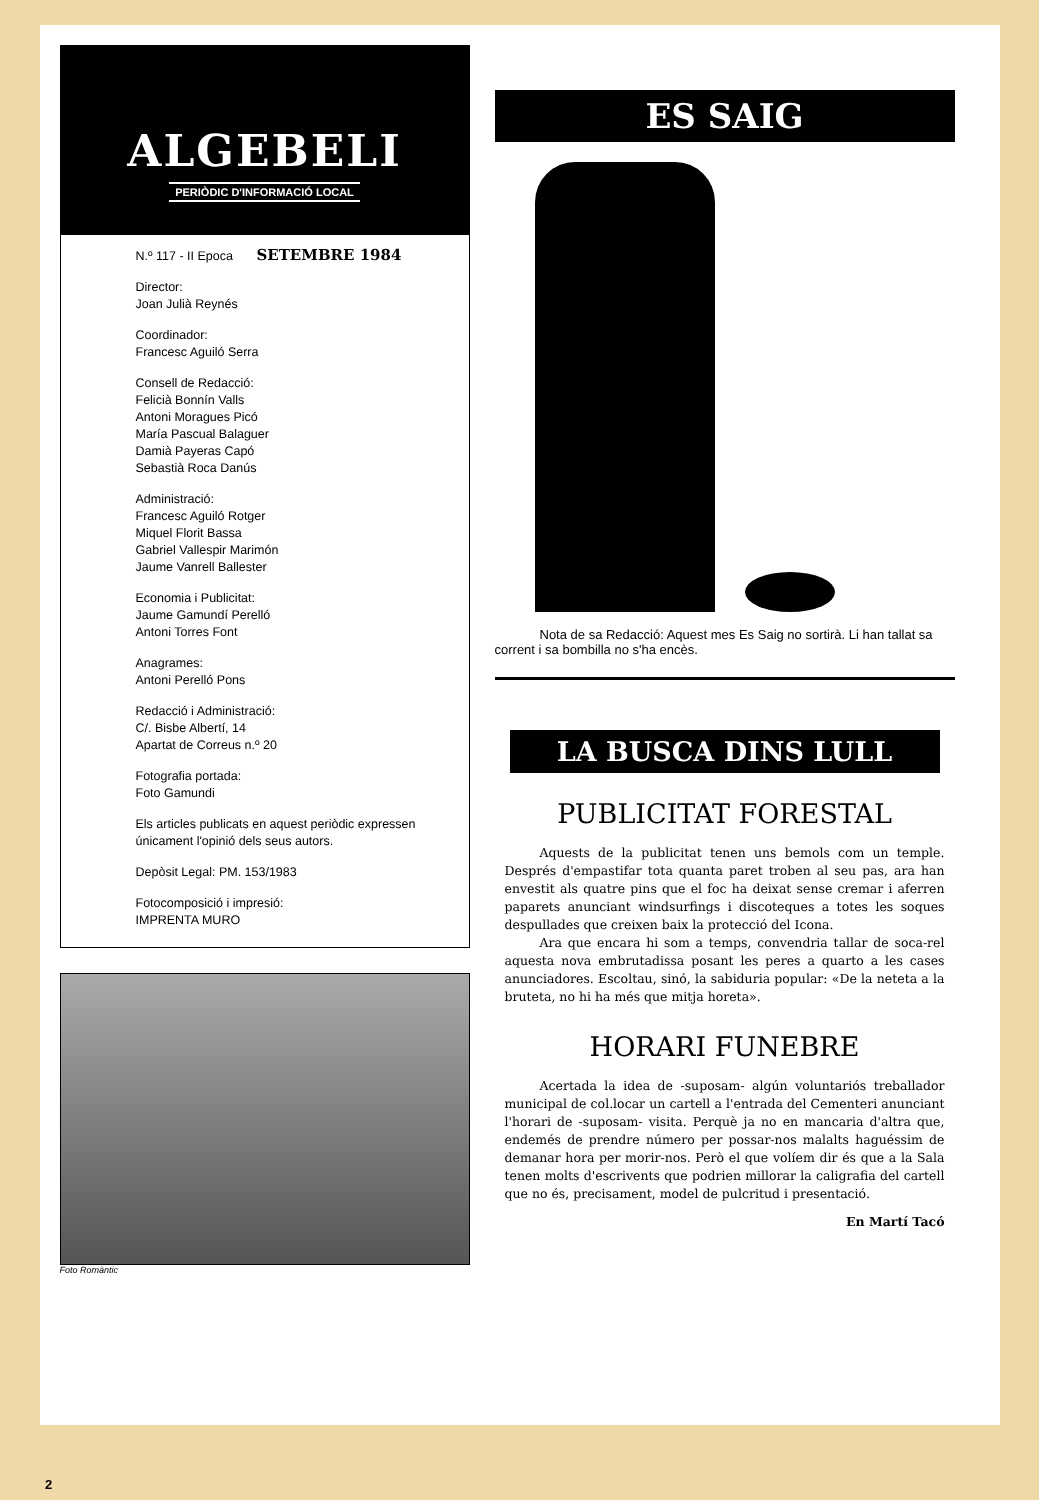ALGEBELI
PERIÒDIC D'INFORMACIÓ LOCAL
N.º 117 - II Epoca SETEMBRE 1984
Director:
Joan Julià Reynés
Coordinador:
Francesc Aguiló Serra
Consell de Redacció:
Felicià Bonnín Valls
Antoni Moragues Picó
María Pascual Balaguer
Damià Payeras Capó
Sebastià Roca Danús
Administració:
Francesc Aguiló Rotger
Miquel Florit Bassa
Gabriel Vallespir Marimón
Jaume Vanrell Ballester
Economia i Publicitat:
Jaume Gamundí Perelló
Antoni Torres Font
Anagrames:
Antoni Perelló Pons
Redacció i Administració:
C/. Bisbe Albertí, 14
Apartat de Correus n.º 20
Fotografia portada:
Foto Gamundi
Els articles publicats en aquest periòdic expressen únicament l'opinió dels seus autors.
Depòsit Legal: PM. 153/1983
Fotocomposició i impresió:
IMPRENTA MURO
Foto Romàntic
ES SAIG
Nota de sa Redacció: Aquest mes Es Saig no sortirà. Li han tallat sa corrent i sa bombilla no s'ha encès.
LA BUSCA DINS LULL
PUBLICITAT FORESTAL
Aquests de la publicitat tenen uns bemols com un temple. Després d'empastifar tota quanta paret troben al seu pas, ara han envestit als quatre pins que el foc ha deixat sense cremar i aferren paparets anunciant windsurfings i discoteques a totes les soques despullades que creixen baix la protecció del Icona.
Ara que encara hi som a temps, convendria tallar de soca-rel aquesta nova embrutadissa posant les peres a quarto a les cases anunciadores. Escoltau, sinó, la sabiduria popular: «De la neteta a la bruteta, no hi ha més que mitja horeta».
HORARI FUNEBRE
Acertada la idea de -suposam- algún voluntariós treballador municipal de col.locar un cartell a l'entrada del Cementeri anunciant l'horari de -suposam- visita. Perquè ja no en mancaria d'altra que, endemés de prendre número per possar-nos malalts haguéssim de demanar hora per morir-nos. Però el que volíem dir és que a la Sala tenen molts d'escrivents que podrien millorar la caligrafia del cartell que no és, precisament, model de pulcritud i presentació.
En Martí Tacó
2